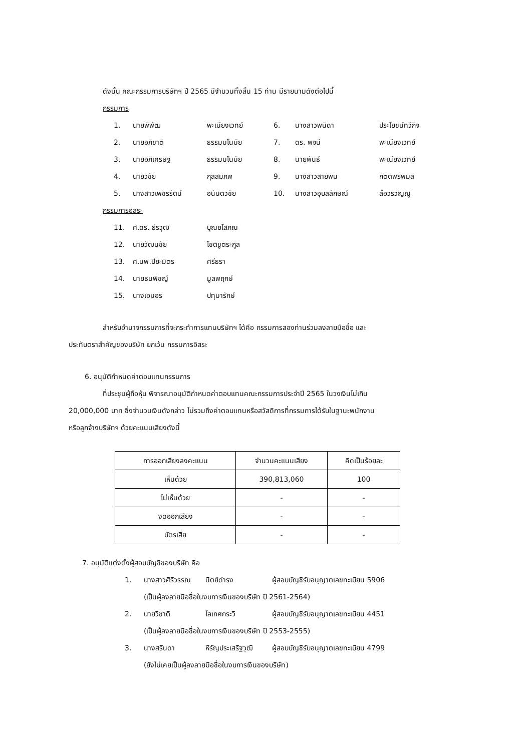ดังนั้น คณะกรรมการบริษัทฯ ปี 2565 มีจำนวนทั้งสิ้น 15 ท่าน มีรายนามดังต่อไปนี้
กรรมการ
| 1. | นายพิพัฒ | พะเนียงเวทย์ | 6. | นางสาวพนิดา | ประโยชน์ทวีกิจ |
| 2. | นายอภิชาติ | ธรรมมโนมัย | 7. | ดร. พจนี | พะเนียงเวทย์ |
| 3. | นายอภิเศรษฐ | ธรรมมโนมัย | 8. | นายพันธ์ | พะเนียงเวทย์ |
| 4. | นายวิชัย | กุลสมภพ | 9. | นางสาวสายพิน | กิตติพรพิมล |
| 5. | นางสาวเพชรรัตน์ | อนันตวิชัย | 10. | นางสาวอุบลลักษณ์ | ลือวรวิญญู |
กรรมการอิสระ
| 11. | ศ.ดร. ธีรวุฒิ | บุณยโสภณ |
| 12. | นายวัฒนชัย | โชติชูตระกูล |
| 13. | ศ.นพ.ปิยะมิตร | ศรีธรา |
| 14. | นายธนพิชญ์ | มูลพฤกษ์ |
| 15. | นางเอมอร | ปทุมารักษ์ |
สำหรับอำนาจกรรมการที่จะกระทำการแทนบริษัทฯ ได้คือ กรรมการสองท่านร่วมลงลายมือชื่อ และ
ประทับตราสำคัญของบริษัท ยกเว้น กรรมการอิสระ
6. อนุมัติกำหนดค่าตอบแทนกรรมการ
ที่ประชุมผู้ถือหุ้น พิจารณาอนุมัติกำหนดค่าตอบแทนคณะกรรมการประจำปี 2565 ในวงเงินไม่เกิน
20,000,000 บาท ซึ่งจำนวนเงินดังกล่าว ไม่รวมถึงค่าตอบแทนหรือสวัสดิการที่กรรมการได้รับในฐานะพนักงาน
หรือลูกจ้างบริษัทฯ ด้วยคะแนนเสียงดังนี้
| การออกเสียงลงคะแนน | จำนวนคะแนนเสียง | คิดเป็นร้อยละ |
| เห็นด้วย | 390,813,060 | 100 |
| ไม่เห็นด้วย | - | - |
| งดออกเสียง | - | - |
| บัตรเสีย | - | - |
7. อนุมัติแต่งตั้งผู้สอบบัญชีของบริษัท คือ
| 1. | นางสาวศิริวรรณ | นิตย์ดำรง | ผู้สอบบัญชีรับอนุญาตเลขทะเบียน 5906 |
| | (เป็นผู้ลงลายมือชื่อในงบการเงินของบริษัท ปี 2561-2564) | | |
| 2. | นายวิชาติ | โลเกศกระวี | ผู้สอบบัญชีรับอนุญาตเลขทะเบียน 4451 |
| | (เป็นผู้ลงลายมือชื่อในงบการเงินของบริษัท ปี 2553-2555) | | |
| 3. | นางสรินดา | หิรัญประเสริฐวุฒิ | ผู้สอบบัญชีรับอนุญาตเลขทะเบียน 4799 |
| | (ยังไม่เคยเป็นผู้ลงลายมือชื่อในงบการเงินของบริษัท) | | |